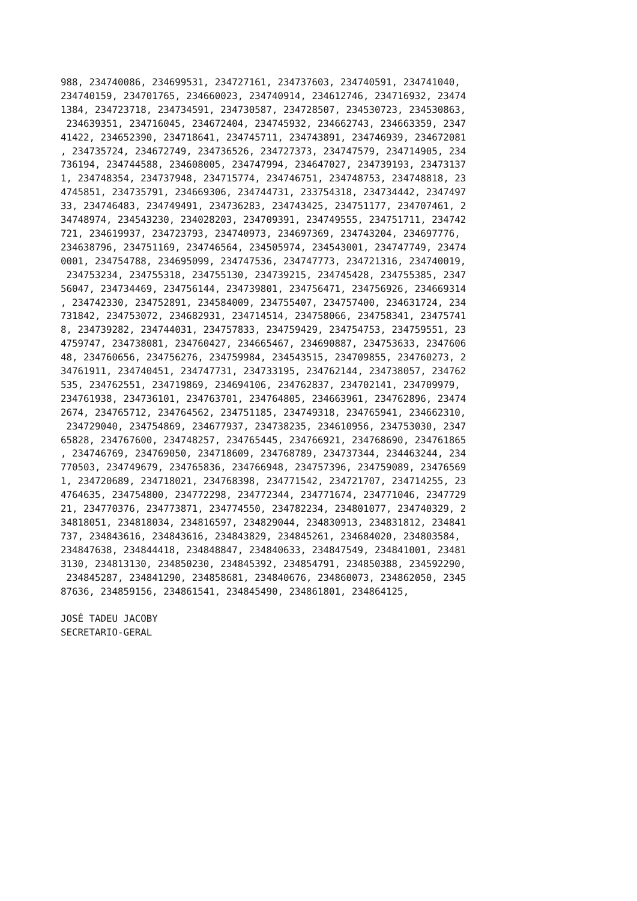988, 234740086, 234699531, 234727161, 234737603, 234740591, 234741040,
234740159, 234701765, 234660023, 234740914, 234612746, 234716932, 23474
1384, 234723718, 234734591, 234730587, 234728507, 234530723, 234530863,
 234639351, 234716045, 234672404, 234745932, 234662743, 234663359, 2347
41422, 234652390, 234718641, 234745711, 234743891, 234746939, 234672081
, 234735724, 234672749, 234736526, 234727373, 234747579, 234714905, 234
736194, 234744588, 234608005, 234747994, 234647027, 234739193, 23473137
1, 234748354, 234737948, 234715774, 234746751, 234748753, 234748818, 23
4745851, 234735791, 234669306, 234744731, 233754318, 234734442, 2347497
33, 234746483, 234749491, 234736283, 234743425, 234751177, 234707461, 2
34748974, 234543230, 234028203, 234709391, 234749555, 234751711, 234742
721, 234619937, 234723793, 234740973, 234697369, 234743204, 234697776,
234638796, 234751169, 234746564, 234505974, 234543001, 234747749, 23474
0001, 234754788, 234695099, 234747536, 234747773, 234721316, 234740019,
 234753234, 234755318, 234755130, 234739215, 234745428, 234755385, 2347
56047, 234734469, 234756144, 234739801, 234756471, 234756926, 234669314
, 234742330, 234752891, 234584009, 234755407, 234757400, 234631724, 234
731842, 234753072, 234682931, 234714514, 234758066, 234758341, 23475741
8, 234739282, 234744031, 234757833, 234759429, 234754753, 234759551, 23
4759747, 234738081, 234760427, 234665467, 234690887, 234753633, 2347606
48, 234760656, 234756276, 234759984, 234543515, 234709855, 234760273, 2
34761911, 234740451, 234747731, 234733195, 234762144, 234738057, 234762
535, 234762551, 234719869, 234694106, 234762837, 234702141, 234709979,
234761938, 234736101, 234763701, 234764805, 234663961, 234762896, 23474
2674, 234765712, 234764562, 234751185, 234749318, 234765941, 234662310,
 234729040, 234754869, 234677937, 234738235, 234610956, 234753030, 2347
65828, 234767600, 234748257, 234765445, 234766921, 234768690, 234761865
, 234746769, 234769050, 234718609, 234768789, 234737344, 234463244, 234
770503, 234749679, 234765836, 234766948, 234757396, 234759089, 23476569
1, 234720689, 234718021, 234768398, 234771542, 234721707, 234714255, 23
4764635, 234754800, 234772298, 234772344, 234771674, 234771046, 2347729
21, 234770376, 234773871, 234774550, 234782234, 234801077, 234740329, 2
34818051, 234818034, 234816597, 234829044, 234830913, 234831812, 234841
737, 234843616, 234843616, 234843829, 234845261, 234684020, 234803584,
234847638, 234844418, 234848847, 234840633, 234847549, 234841001, 23481
3130, 234813130, 234850230, 234845392, 234854791, 234850388, 234592290,
 234845287, 234841290, 234858681, 234840676, 234860073, 234862050, 2345
87636, 234859156, 234861541, 234845490, 234861801, 234864125,

JOSÉ TADEU JACOBY
SECRETARIO-GERAL